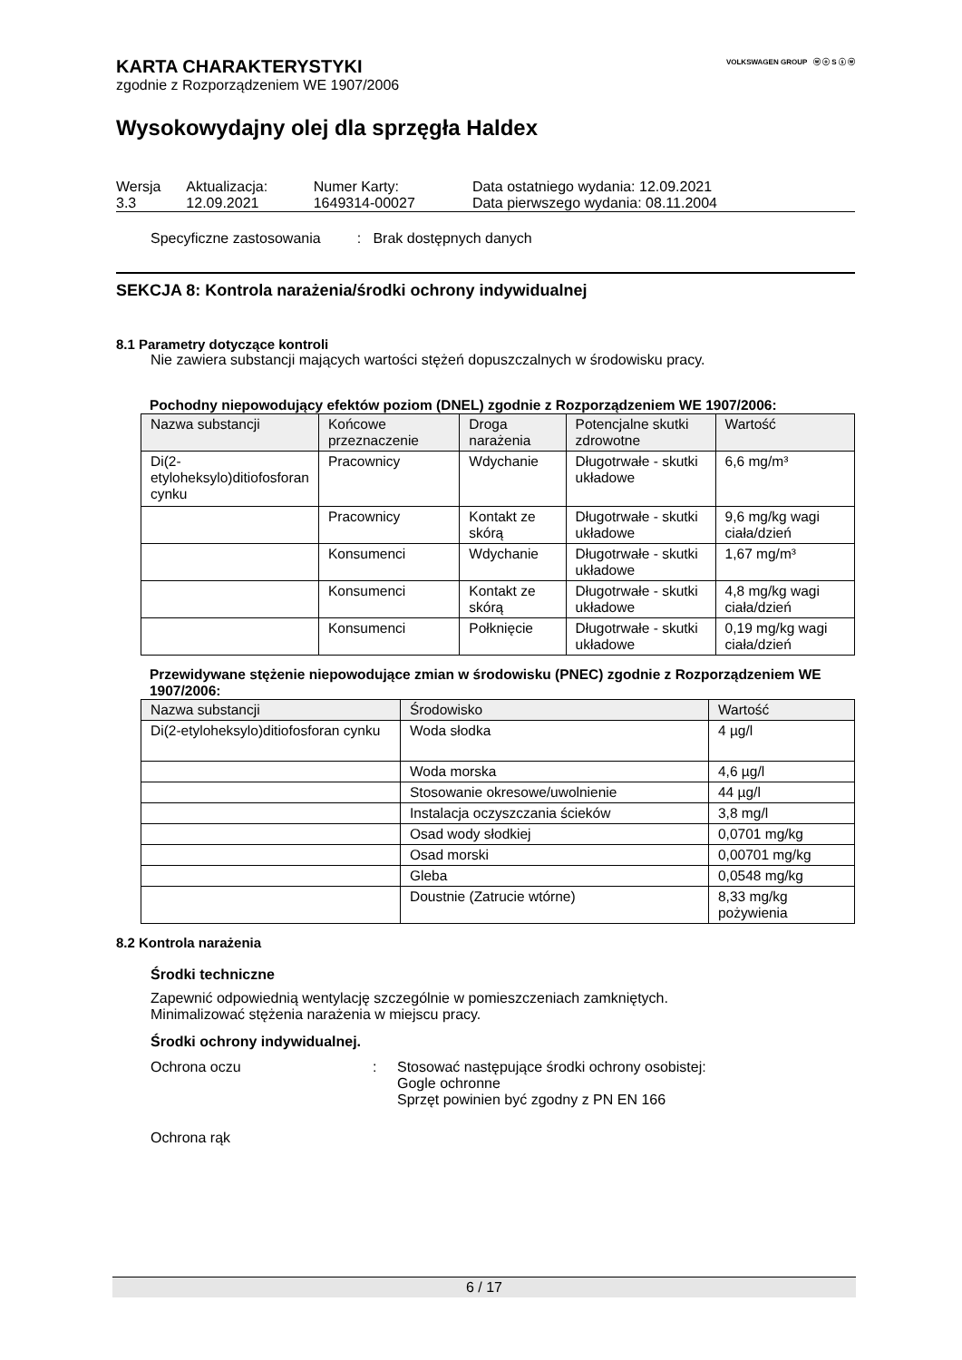VOLKSWAGEN GROUP ⓦ ⓞ S ⓢ ⓦ
KARTA CHARAKTERYSTYKI
zgodnie z Rozporządzeniem WE 1907/2006
Wysokowydajny olej dla sprzęgła Haldex
| Wersja 3.3 | Aktualizacja: 12.09.2021 | Numer Karty: 1649314-00027 | Data ostatniego wydania: 12.09.2021 Data pierwszego wydania: 08.11.2004 |
Specyficzne zastosowania : Brak dostępnych danych
SEKCJA 8: Kontrola narażenia/środki ochrony indywidualnej
8.1 Parametry dotyczące kontroli
Nie zawiera substancji mających wartości stężeń dopuszczalnych w środowisku pracy.
Pochodny niepowodujący efektów poziom (DNEL) zgodnie z Rozporządzeniem WE 1907/2006:
| Nazwa substancji | Końcowe przeznaczenie | Droga narażenia | Potencjalne skutki zdrowotne | Wartość |
| --- | --- | --- | --- | --- |
| Di(2-etyloheksylo)ditiofosforan cynku | Pracownicy | Wdychanie | Długotrwałe - skutki układowe | 6,6 mg/m³ |
| | Pracownicy | Kontakt ze skórą | Długotrwałe - skutki układowe | 9,6 mg/kg wagi ciała/dzień |
| | Konsumenci | Wdychanie | Długotrwałe - skutki układowe | 1,67 mg/m³ |
| | Konsumenci | Kontakt ze skórą | Długotrwałe - skutki układowe | 4,8 mg/kg wagi ciała/dzień |
| | Konsumenci | Połknięcie | Długotrwałe - skutki układowe | 0,19 mg/kg wagi ciała/dzień |
Przewidywane stężenie niepowodujące zmian w środowisku (PNEC) zgodnie z Rozporządzeniem WE 1907/2006:
| Nazwa substancji | Środowisko | Wartość |
| --- | --- | --- |
| Di(2-etyloheksylo)ditiofosforan cynku | Woda słodka | 4 µg/l |
| | Woda morska | 4,6 µg/l |
| | Stosowanie okresowe/uwolnienie | 44 µg/l |
| | Instalacja oczyszczania ścieków | 3,8 mg/l |
| | Osad wody słodkiej | 0,0701 mg/kg |
| | Osad morski | 0,00701 mg/kg |
| | Gleba | 0,0548 mg/kg |
| | Doustnie (Zatrucie wtórne) | 8,33 mg/kg pożywienia |
8.2 Kontrola narażenia
Środki techniczne
Zapewnić odpowiednią wentylację szczególnie w pomieszczeniach zamkniętych.
Minimalizować stężenia narażenia w miejscu pracy.
Środki ochrony indywidualnej.
Ochrona oczu : Stosować następujące środki ochrony osobistej:
Gogle ochronne
Sprzęt powinien być zgodny z PN EN 166
Ochrona rąk
6 / 17